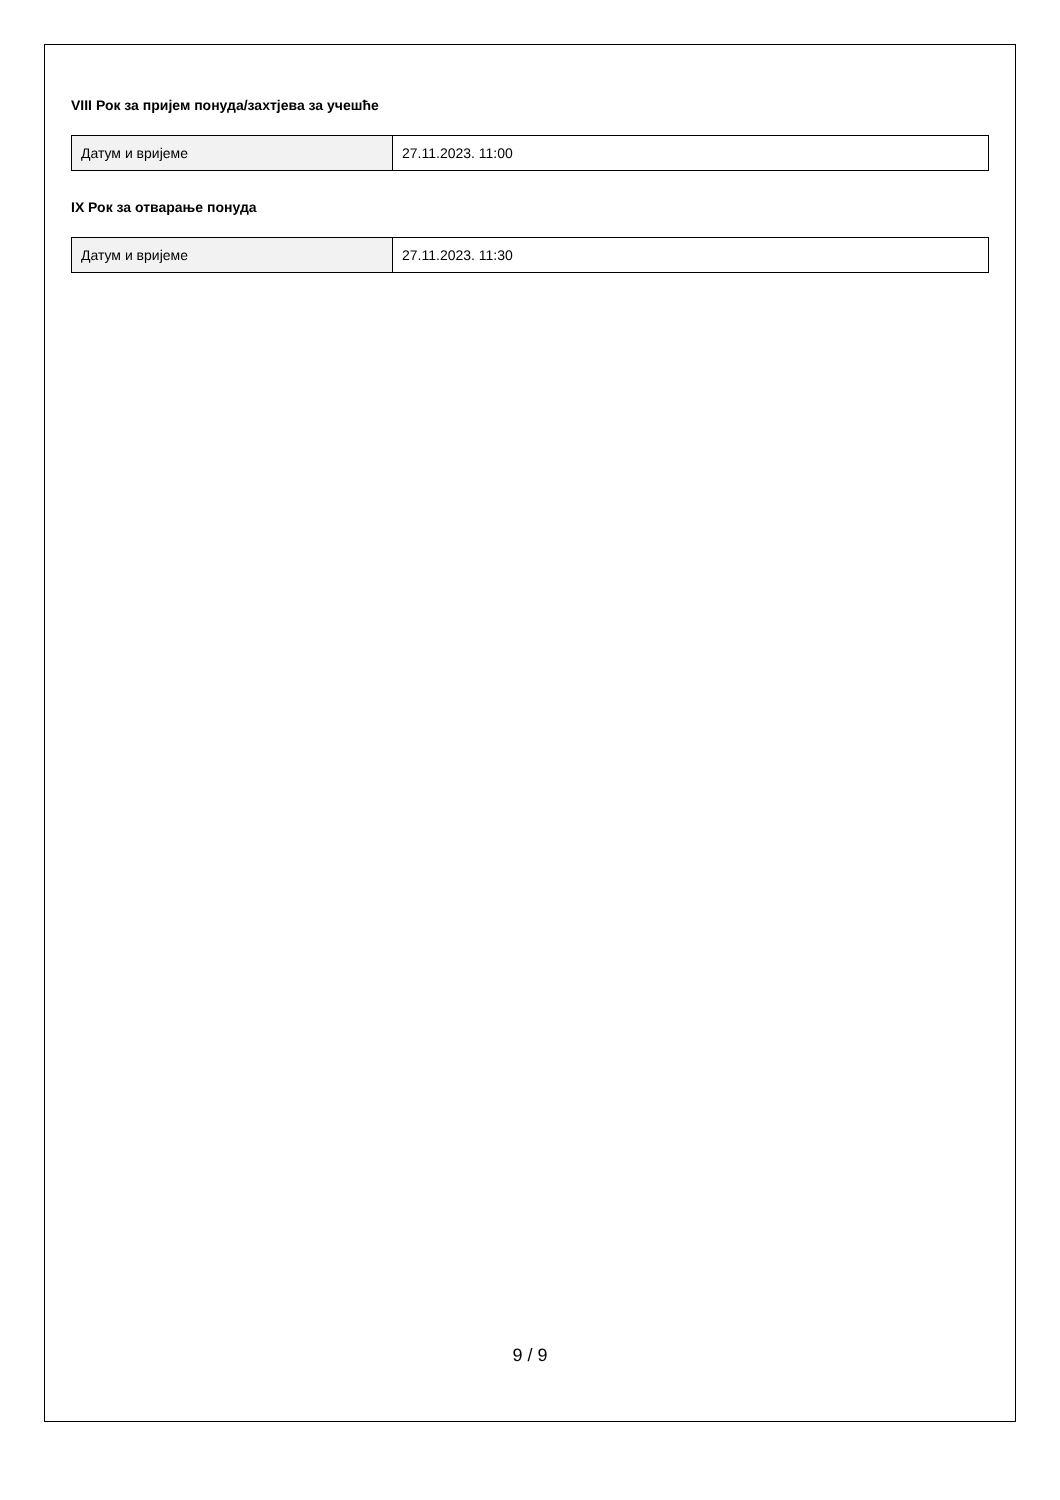VIII Рок за пријем понуда/захтјева за учешће
| Датум и вријеме | 27.11.2023. 11:00 |
IX Рок за отварање понуда
| Датум и вријеме | 27.11.2023. 11:30 |
9 / 9